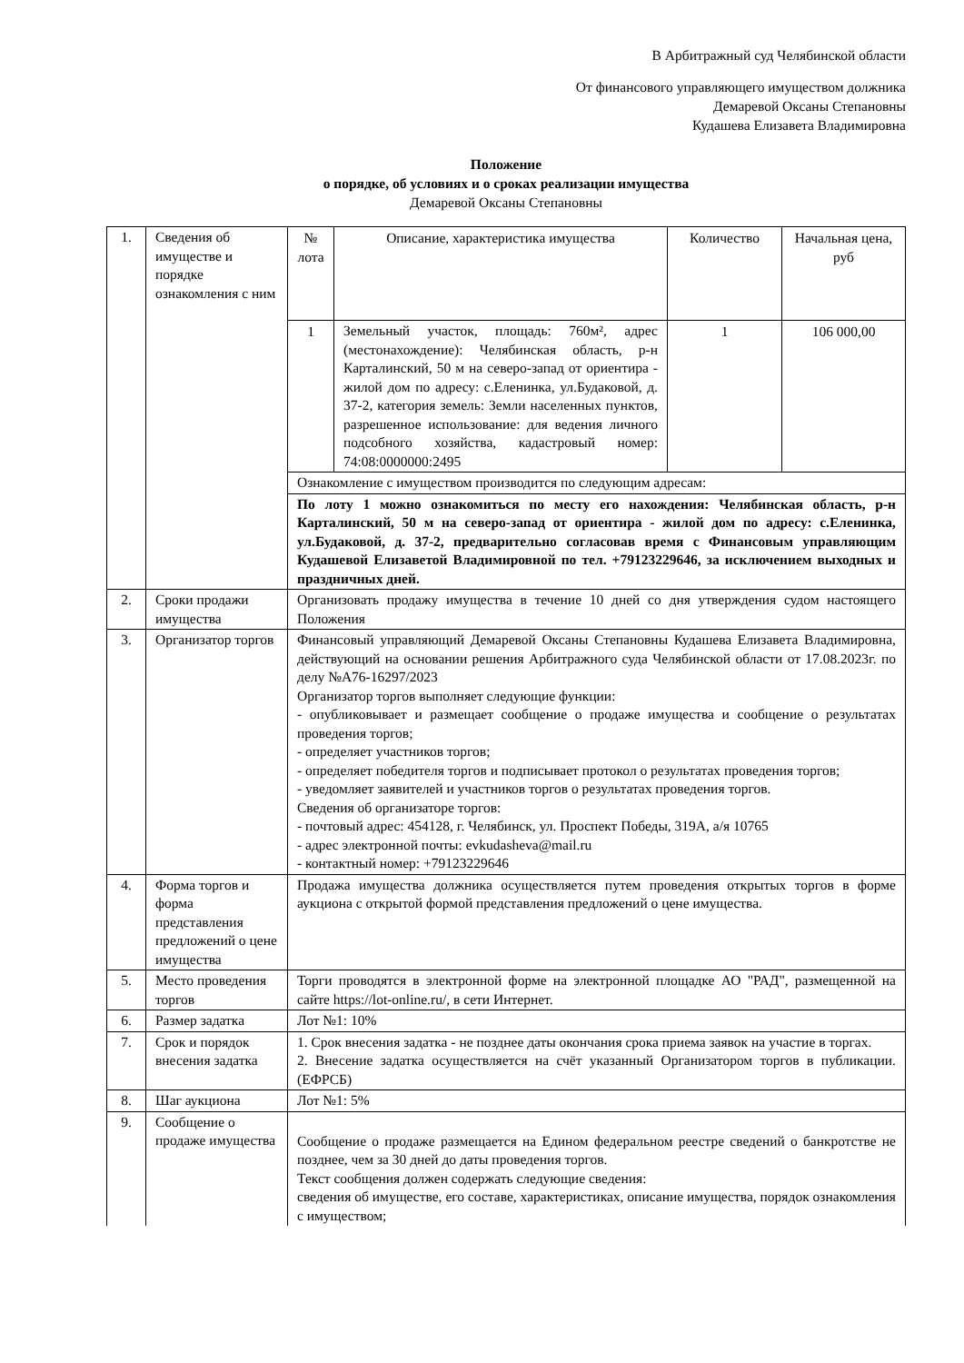В Арбитражный суд Челябинской области
От финансового управляющего имуществом должника
Демаревой Оксаны Степановны
Кудашева Елизавета Владимировна
Положение
о порядке, об условиях и о сроках реализации имущества
Демаревой Оксаны Степановны
| 1. | Сведения об имуществе и порядке ознакомления с ним | № лота | Описание, характеристика имущества | Количество | Начальная цена, руб |
| | | 1 | Земельный участок, площадь: 760м², адрес (местонахождение): Челябинская область, р-н Карталинский, 50 м на северо-запад от ориентира - жилой дом по адресу: с.Еленинка, ул.Будаковой, д. 37-2, категория земель: Земли населенных пунктов, разрешенное использование: для ведения личного подсобного хозяйства, кадастровый номер: 74:08:0000000:2495 | 1 | 106 000,00 |
| | | Ознакомление с имуществом производится по следующим адресам: | | | |
| | | По лоту 1 можно ознакомиться по месту его нахождения: Челябинская область, р-н Карталинский, 50 м на северо-запад от ориентира - жилой дом по адресу: с.Еленинка, ул.Будаковой, д. 37-2, предварительно согласовав время с Финансовым управляющим Кудашевой Елизаветой Владимировной по тел. +79123229646, за исключением выходных и праздничных дней. | | | |
| 2. | Сроки продажи имущества | Организовать продажу имущества в течение 10 дней со дня утверждения судом настоящего Положения | | | |
| 3. | Организатор торгов | Финансовый управляющий Демаревой Оксаны Степановны Кудашева Елизавета Владимировна, действующий на основании решения Арбитражного суда Челябинской области от 17.08.2023г. по делу №А76-16297/2023 Организатор торгов выполняет следующие функции: - опубликовывает и размещает сообщение о продаже имущества и сообщение о результатах проведения торгов; - определяет участников торгов; - определяет победителя торгов и подписывает протокол о результатах проведения торгов; - уведомляет заявителей и участников торгов о результатах проведения торгов. Сведения об организаторе торгов: - почтовый адрес: 454128, г. Челябинск, ул. Проспект Победы, 319А, а/я 10765 - адрес электронной почты: evkudasheva@mail.ru - контактный номер: +79123229646 | | | |
| 4. | Форма торгов и форма представления предложений о цене имущества | Продажа имущества должника осуществляется путем проведения открытых торгов в форме аукциона с открытой формой представления предложений о цене имущества. | | | |
| 5. | Место проведения торгов | Торги проводятся в электронной форме на электронной площадке АО "РАД", размещенной на сайте https://lot-online.ru/, в сети Интернет. | | | |
| 6. | Размер задатка | Лот №1: 10% | | | |
| 7. | Срок и порядок внесения задатка | 1. Срок внесения задатка - не позднее даты окончания срока приема заявок на участие в торгах. 2. Внесение задатка осуществляется на счёт указанный Организатором торгов в публикации. (ЕФРСБ) | | | |
| 8. | Шаг аукциона | Лот №1: 5% | | | |
| 9. | Сообщение о продаже имущества | Сообщение о продаже размещается на Едином федеральном реестре сведений о банкротстве не позднее, чем за 30 дней до даты проведения торгов. Текст сообщения должен содержать следующие сведения: сведения об имуществе, его составе, характеристиках, описание имущества, порядок ознакомления с имуществом; | | | |